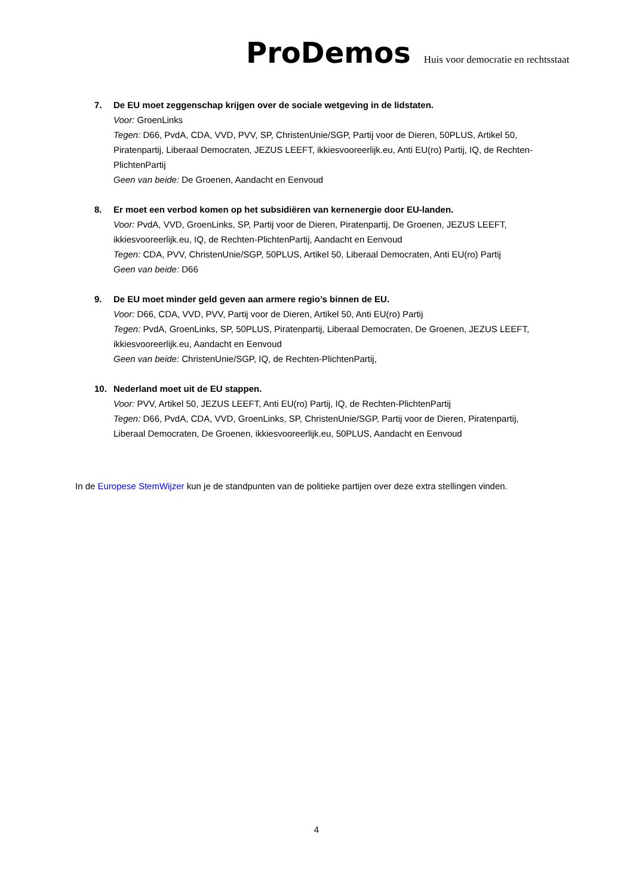ProDemos Huis voor democratie en rechtsstaat
7. De EU moet zeggenschap krijgen over de sociale wetgeving in de lidstaten.
Voor: GroenLinks
Tegen: D66, PvdA, CDA, VVD, PVV, SP, ChristenUnie/SGP, Partij voor de Dieren, 50PLUS, Artikel 50, Piratenpartij, Liberaal Democraten, JEZUS LEEFT, ikkiesvooreerlijk.eu, Anti EU(ro) Partij, IQ, de Rechten-PlichtenPartij
Geen van beide: De Groenen, Aandacht en Eenvoud
8. Er moet een verbod komen op het subsidiëren van kernenergie door EU-landen.
Voor: PvdA, VVD, GroenLinks, SP, Partij voor de Dieren, Piratenpartij, De Groenen, JEZUS LEEFT, ikkiesvooreerlijk.eu, IQ, de Rechten-PlichtenPartij, Aandacht en Eenvoud
Tegen: CDA, PVV, ChristenUnie/SGP, 50PLUS, Artikel 50, Liberaal Democraten, Anti EU(ro) Partij
Geen van beide: D66
9. De EU moet minder geld geven aan armere regio’s binnen de EU.
Voor: D66, CDA, VVD, PVV, Partij voor de Dieren, Artikel 50, Anti EU(ro) Partij
Tegen: PvdA, GroenLinks, SP, 50PLUS, Piratenpartij, Liberaal Democraten, De Groenen, JEZUS LEEFT, ikkiesvooreerlijk.eu, Aandacht en Eenvoud
Geen van beide: ChristenUnie/SGP, IQ, de Rechten-PlichtenPartij,
10. Nederland moet uit de EU stappen.
Voor: PVV, Artikel 50, JEZUS LEEFT, Anti EU(ro) Partij, IQ, de Rechten-PlichtenPartij
Tegen: D66, PvdA, CDA, VVD, GroenLinks, SP, ChristenUnie/SGP, Partij voor de Dieren, Piratenpartij, Liberaal Democraten, De Groenen, ikkiesvooreerlijk.eu, 50PLUS, Aandacht en Eenvoud
In de Europese StemWijzer kun je de standpunten van de politieke partijen over deze extra stellingen vinden.
4